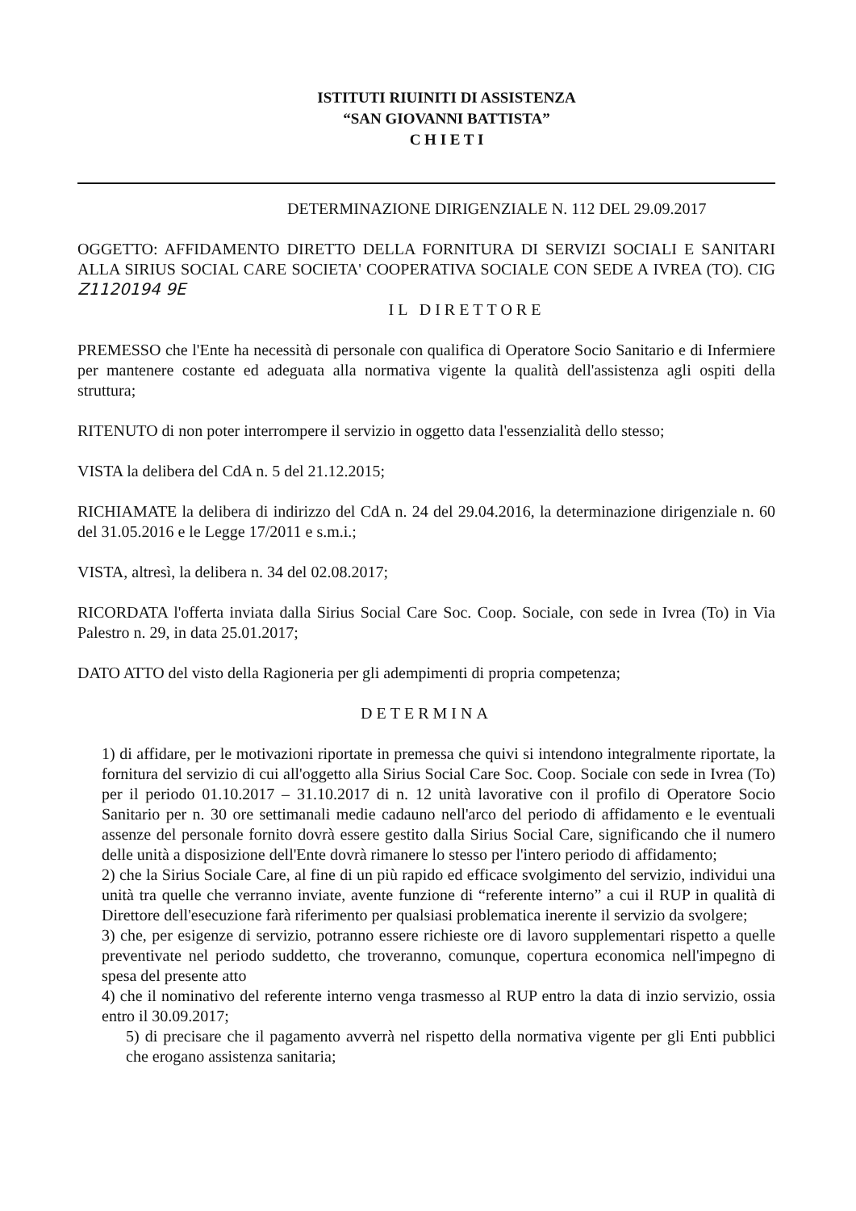ISTITUTI RIUINITI DI ASSISTENZA
“SAN GIOVANNI BATTISTA”
C H I E T I
DETERMINAZIONE DIRIGENZIALE N. 112 DEL 29.09.2017
OGGETTO: AFFIDAMENTO DIRETTO DELLA FORNITURA DI SERVIZI SOCIALI E SANITARI ALLA SIRIUS SOCIAL CARE SOCIETA' COOPERATIVA SOCIALE CON SEDE A IVREA (TO). CIG Z1120194 9E
IL DIRETTORE
PREMESSO che l'Ente ha necessità di personale con qualifica di Operatore Socio Sanitario e di Infermiere per mantenere costante ed adeguata alla normativa vigente la qualità dell'assistenza agli ospiti della struttura;
RITENUTO di non poter interrompere il servizio in oggetto data l'essenzialità dello stesso;
VISTA la delibera del CdA n. 5 del 21.12.2015;
RICHIAMATE la delibera di indirizzo del CdA n. 24 del 29.04.2016, la determinazione dirigenziale n. 60 del 31.05.2016 e le Legge 17/2011 e s.m.i.;
VISTA, altresì, la delibera n. 34 del 02.08.2017;
RICORDATA l'offerta inviata dalla Sirius Social Care Soc. Coop. Sociale, con sede in Ivrea (To) in Via Palestro n. 29, in data 25.01.2017;
DATO ATTO del visto della Ragioneria per gli adempimenti di propria competenza;
DETERMINA
1) di affidare, per le motivazioni riportate in premessa che quivi si intendono integralmente riportate, la fornitura del servizio di cui all'oggetto alla Sirius Social Care Soc. Coop. Sociale con sede in Ivrea (To) per il periodo 01.10.2017 – 31.10.2017 di n. 12 unità lavorative con il profilo di Operatore Socio Sanitario per n. 30 ore settimanali medie cadauno nell'arco del periodo di affidamento e le eventuali assenze del personale fornito dovrà essere gestito dalla Sirius Social Care, significando che il numero delle unità a disposizione dell'Ente dovrà rimanere lo stesso per l'intero periodo di affidamento;
2) che la Sirius Sociale Care, al fine di un più rapido ed efficace svolgimento del servizio, individui una unità tra quelle che verranno inviate, avente funzione di “referente interno” a cui il RUP in qualità di Direttore dell'esecuzione farà riferimento per qualsiasi problematica inerente il servizio da svolgere;
3) che, per esigenze di servizio, potranno essere richieste ore di lavoro supplementari rispetto a quelle preventivate nel periodo suddetto, che troveranno, comunque, copertura economica nell'impegno di spesa del presente atto
4) che il nominativo del referente interno venga trasmesso al RUP entro la data di inzio servizio, ossia entro il 30.09.2017;
5) di precisare che il pagamento avverrà nel rispetto della normativa vigente per gli Enti pubblici che erogano assistenza sanitaria;